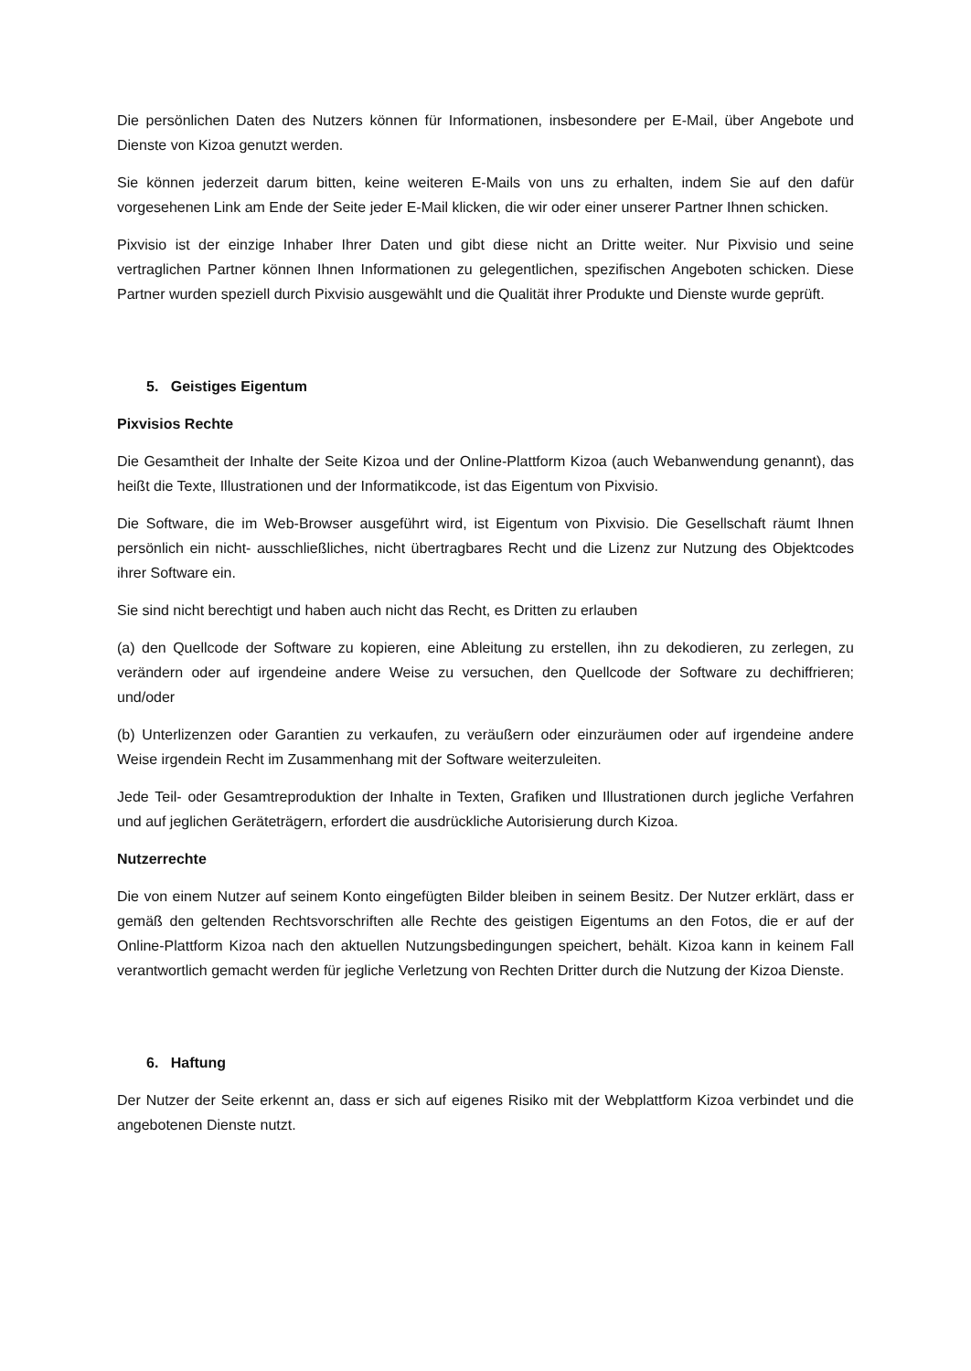Die persönlichen Daten des Nutzers können für Informationen, insbesondere per E-Mail, über Angebote und Dienste von Kizoa genutzt werden.
Sie können jederzeit darum bitten, keine weiteren E-Mails von uns zu erhalten, indem Sie auf den dafür vorgesehenen Link am Ende der Seite jeder E-Mail klicken, die wir oder einer unserer Partner Ihnen schicken.
Pixvisio ist der einzige Inhaber Ihrer Daten und gibt diese nicht an Dritte weiter. Nur Pixvisio und seine vertraglichen Partner können Ihnen Informationen zu gelegentlichen, spezifischen Angeboten schicken. Diese Partner wurden speziell durch Pixvisio ausgewählt und die Qualität ihrer Produkte und Dienste wurde geprüft.
5. Geistiges Eigentum
Pixvisios Rechte
Die Gesamtheit der Inhalte der Seite Kizoa und der Online-Plattform Kizoa (auch Webanwendung genannt), das heißt die Texte, Illustrationen und der Informatikcode, ist das Eigentum von Pixvisio.
Die Software, die im Web-Browser ausgeführt wird, ist Eigentum von Pixvisio. Die Gesellschaft räumt Ihnen persönlich ein nicht- ausschließliches, nicht übertragbares Recht und die Lizenz zur Nutzung des Objektcodes ihrer Software ein.
Sie sind nicht berechtigt und haben auch nicht das Recht, es Dritten zu erlauben
(a) den Quellcode der Software zu kopieren, eine Ableitung zu erstellen, ihn zu dekodieren, zu zerlegen, zu verändern oder auf irgendeine andere Weise zu versuchen, den Quellcode der Software zu dechiffrieren; und/oder
(b) Unterlizenzen oder Garantien zu verkaufen, zu veräußern oder einzuräumen oder auf irgendeine andere Weise irgendein Recht im Zusammenhang mit der Software weiterzuleiten.
Jede Teil- oder Gesamtreproduktion der Inhalte in Texten, Grafiken und Illustrationen durch jegliche Verfahren und auf jeglichen Geräteträgern, erfordert die ausdrückliche Autorisierung durch Kizoa.
Nutzerrechte
Die von einem Nutzer auf seinem Konto eingefügten Bilder bleiben in seinem Besitz. Der Nutzer erklärt, dass er gemäß den geltenden Rechtsvorschriften alle Rechte des geistigen Eigentums an den Fotos, die er auf der Online-Plattform Kizoa nach den aktuellen Nutzungsbedingungen speichert, behält. Kizoa kann in keinem Fall verantwortlich gemacht werden für jegliche Verletzung von Rechten Dritter durch die Nutzung der Kizoa Dienste.
6. Haftung
Der Nutzer der Seite erkennt an, dass er sich auf eigenes Risiko mit der Webplattform Kizoa verbindet und die angebotenen Dienste nutzt.